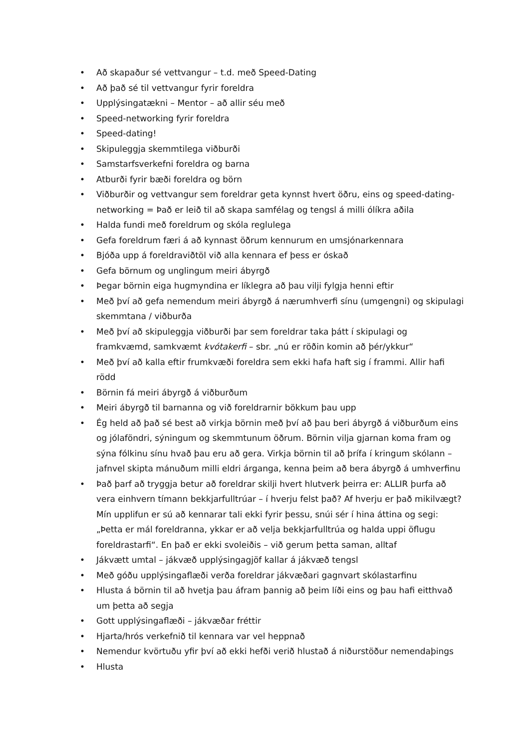• Að skapaður sé vettvangur – t.d. með Speed-Dating
• Að það sé til vettvangur fyrir foreldra
• Upplýsingatækni – Mentor – að allir séu með
• Speed-networking fyrir foreldra
• Speed-dating!
• Skipuleggja skemmtilega viðburði
• Samstarfsverkefni foreldra og barna
• Atburði fyrir bæði foreldra og börn
• Viðburðir og vettvangur sem foreldrar geta kynnst hvert öðru, eins og speed-dating-networking = Það er leið til að skapa samfélag og tengsl á milli ólíkra aðila
• Halda fundi með foreldrum og skóla reglulega
• Gefa foreldrum færi á að kynnast öðrum kennurum en umsjónarkennara
• Bjóða upp á foreldraviðtöl við alla kennara ef þess er óskað
• Gefa börnum og unglingum meiri ábyrgð
• Þegar börnin eiga hugmyndina er líklegra að þau vilji fylgja henni eftir
• Með því að gefa nemendum meiri ábyrgð á nærumhverfi sínu (umgengni) og skipulagi skemmtana / viðburða
• Með því að skipuleggja viðburði þar sem foreldrar taka þátt í skipulagi og framkvæmd, samkvæmt kvótakerfi – sbr. „nú er röðin komin að þér/ykkur“
• Með því að kalla eftir frumkvæði foreldra sem ekki hafa haft sig í frammi. Allir hafi rödd
• Börnin fá meiri ábyrgð á viðburðum
• Meiri ábyrgð til barnanna og við foreldrarnir bökkum þau upp
• Ég held að það sé best að virkja börnin með því að þau beri ábyrgð á viðburðum eins og jólaföndri, sýningum og skemmtunum öðrum. Börnin vilja gjarnan koma fram og sýna fólkinu sínu hvað þau eru að gera. Virkja börnin til að þrífa í kringum skólann – jafnvel skipta mánuðum milli eldri árganga, kenna þeim að bera ábyrgð á umhverfinu
• Það þarf að tryggja betur að foreldrar skilji hvert hlutverk þeirra er: ALLIR þurfa að vera einhvern tímann bekkjarfulltrúar – í hverju felst það? Af hverju er það mikilvægt? Mín upplifun er sú að kennarar tali ekki fyrir þessu, snúi sér í hina áttina og segi: „Þetta er mál foreldranna, ykkar er að velja bekkjarfulltrúa og halda uppi öflugu foreldrastarfi“. En það er ekki svoleiðis – við gerum þetta saman, alltaf
• Jákvætt umtal – jákvæð upplýsingagjöf kallar á jákvæð tengsl
• Með góðu upplýsingaflæði verða foreldrar jákvæðari gagnvart skólastarfinu
• Hlusta á börnin til að hvetja þau áfram þannig að þeim líði eins og þau hafi eitthvað um þetta að segja
• Gott upplýsingaflæði – jákvæðar fréttir
• Hjarta/hrós verkefnið til kennara var vel heppnað
• Nemendur kvörtuðu yfir því að ekki hefði verið hlustað á niðurstöður nemendaþings
• Hlusta